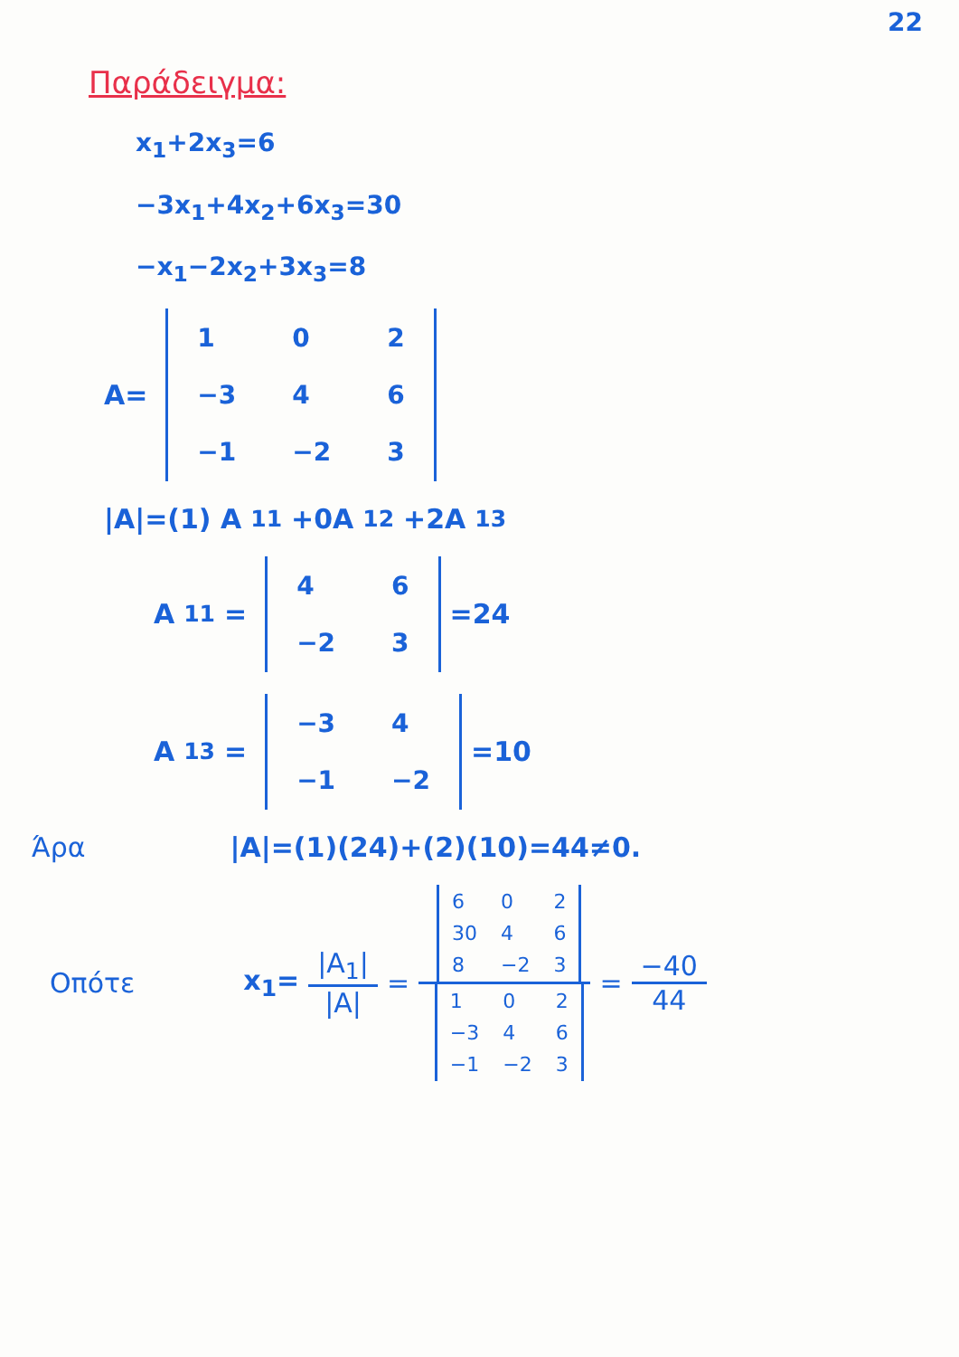22
Παράδειγμα:
x<sub>1</sub>+2x<sub>3</sub>=6
−3x<sub>1</sub>+4x<sub>2</sub>+6x<sub>3</sub>=30
−x<sub>1</sub>−2x<sub>2</sub>+3x<sub>3</sub>=8
A=
| 1 | 0 | 2 |
| −3 | 4 | 6 |
| −1 | −2 | 3 |
|A|=(1) A<sub>11</sub>+0A<sub>12</sub>+2A<sub>13</sub>
A<sub>11</sub>=
| 4 | 6 |
| −2 | 3 |
=24
A<sub>13</sub>=
| −3 | 4 |
| −1 | −2 |
=10
Άρα |A|=(1)(24)+(2)(10)=44≠0.
Οπότε x<sub>1</sub>= |A<sub>1</sub>| |A| =
| 6 | 0 | 2 |
| 30 | 4 | 6 |
| 8 | −2 | 3 |
| 1 | 0 | 2 |
| −3 | 4 | 6 |
| −1 | −2 | 3 |
= −40 44